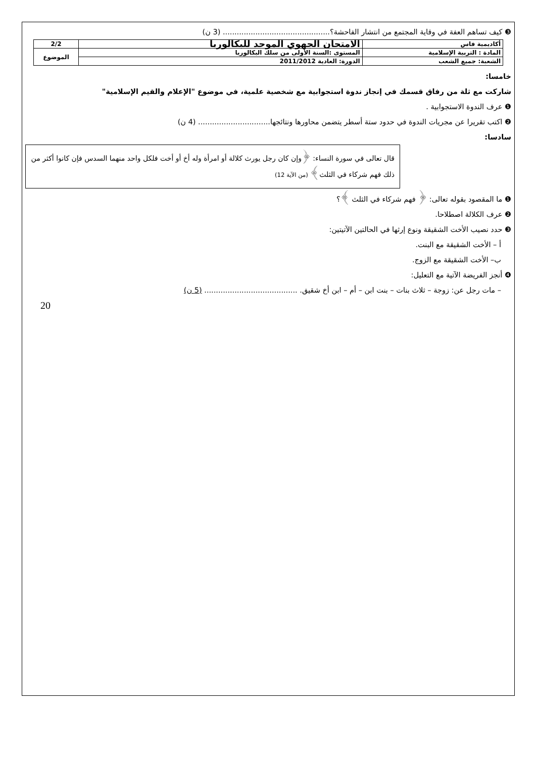❸ كيف تساهم العفة في وقاية المجتمع من انتشار الفاحشة؟.............................................. (3 ن)
| أكاديمية فاس | الامتحان الجهوي الموحد للبكالوريا | 2/2 |
| المادة : التربية الإسلامية | المستوى :السنة الأولى من سلك البكالوريا | الموضوع |
| الشعبة: جميع الشعب | الدورة: العادية 2011/2012 | |
خامسا:
شاركت مع ثلة من رفاق قسمك في إنجاز ندوة استجوابية مع شخصية علمية، في موضوع "الإعلام والقيم الإسلامية"
❶ عرف الندوة الاستجوابية .
❷ اكتب تقريرا عن مجريات الندوة في حدود ستة أسطر يتضمن محاورها ونتائجها............................... (4 ن)
سادسا:
قال تعالى في سورة النساء: ﴿وإن كان رجل يورث كلالة أو امرأة وله أخ أو أخت فلكل واحد منهما السدس فإن كانوا أكثر من ذلك فهم شركاء في الثلث﴾ (من الآية 12)
❶ ما المقصود بقوله تعالى: ﴿ فهم شركاء في الثلث ﴾؟
❷ عرف الكلالة اصطلاحا.
❸ حدد نصيب الأخت الشقيقة ونوع إرثها في الحالتين الآتيتين:
أ – الأخت الشقيقة مع البنت.
ب– الأخت الشقيقة مع الزوج.
❹ أنجز الفريضة الآتية مع التعليل:
– مات رجل عن: زوجة – ثلاث بنات – بنت ابن – أم – ابن أخ شقيق. ........................................ (5 ن)
20